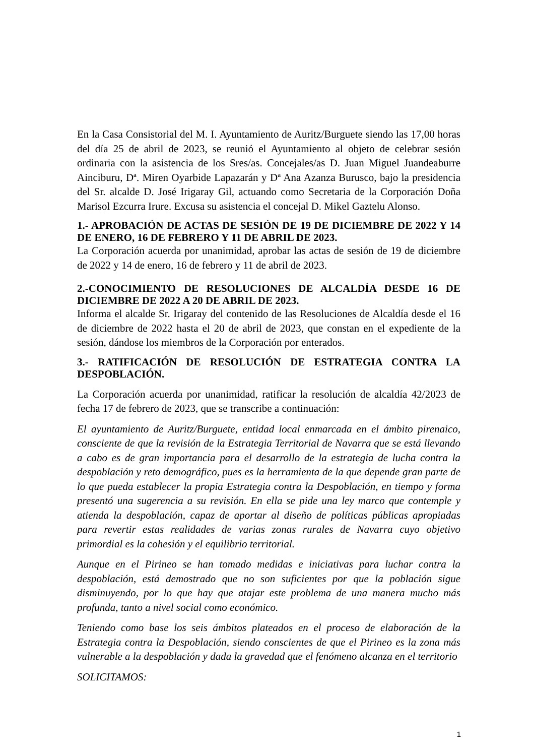En la Casa Consistorial del M. I. Ayuntamiento de Auritz/Burguete siendo las 17,00 horas del día 25 de abril de 2023, se reunió el Ayuntamiento al objeto de celebrar sesión ordinaria con la asistencia de los Sres/as. Concejales/as D. Juan Miguel Juandeaburre Ainciburu, Dª. Miren Oyarbide Lapazarán y Dª Ana Azanza Burusco, bajo la presidencia del Sr. alcalde D. José Irigaray Gil, actuando como Secretaria de la Corporación Doña Marisol Ezcurra Irure. Excusa su asistencia el concejal D. Mikel Gaztelu Alonso.
1.- APROBACIÓN DE ACTAS DE SESIÓN DE 19 DE DICIEMBRE DE 2022 Y 14 DE ENERO, 16 DE FEBRERO Y 11 DE ABRIL DE 2023.
La Corporación acuerda por unanimidad, aprobar las actas de sesión de 19 de diciembre de 2022 y 14 de enero, 16 de febrero y 11 de abril de 2023.
2.-CONOCIMIENTO DE RESOLUCIONES DE ALCALDÍA DESDE 16 DE DICIEMBRE DE 2022 A 20 DE ABRIL DE 2023.
Informa el alcalde Sr. Irigaray del contenido de las Resoluciones de Alcaldía desde el 16 de diciembre de 2022 hasta el 20 de abril de 2023, que constan en el expediente de la sesión, dándose los miembros de la Corporación por enterados.
3.- RATIFICACIÓN DE RESOLUCIÓN DE ESTRATEGIA CONTRA LA DESPOBLACIÓN.
La Corporación acuerda por unanimidad, ratificar la resolución de alcaldía 42/2023 de fecha 17 de febrero de 2023, que se transcribe a continuación:
El ayuntamiento de Auritz/Burguete, entidad local enmarcada en el ámbito pirenaico, consciente de que la revisión de la Estrategia Territorial de Navarra que se está llevando a cabo es de gran importancia para el desarrollo de la estrategia de lucha contra la despoblación y reto demográfico, pues es la herramienta de la que depende gran parte de lo que pueda establecer la propia Estrategia contra la Despoblación, en tiempo y forma presentó una sugerencia a su revisión. En ella se pide una ley marco que contemple y atienda la despoblación, capaz de aportar al diseño de políticas públicas apropiadas para revertir estas realidades de varias zonas rurales de Navarra cuyo objetivo primordial es la cohesión y el equilibrio territorial.
Aunque en el Pirineo se han tomado medidas e iniciativas para luchar contra la despoblación, está demostrado que no son suficientes por que la población sigue disminuyendo, por lo que hay que atajar este problema de una manera mucho más profunda, tanto a nivel social como económico.
Teniendo como base los seis ámbitos plateados en el proceso de elaboración de la Estrategia contra la Despoblación, siendo conscientes de que el Pirineo es la zona más vulnerable a la despoblación y dada la gravedad que el fenómeno alcanza en el territorio
SOLICITAMOS:
1